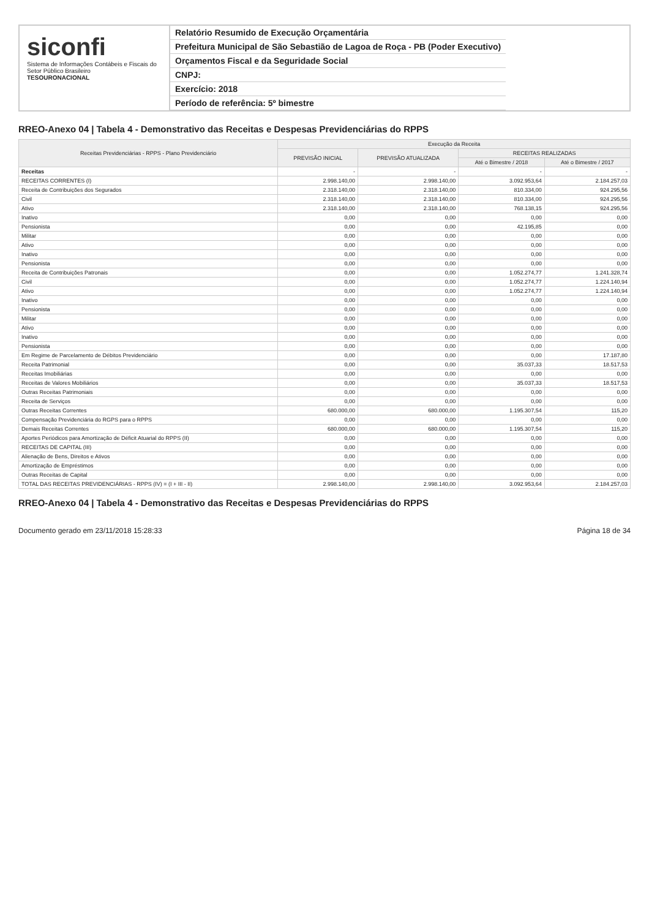siconfi
Sistema de Informações Contábeis e Fiscais do Setor Público Brasileiro
TESOURONACIONAL
Relatório Resumido de Execução Orçamentária
Prefeitura Municipal de São Sebastião de Lagoa de Roça - PB (Poder Executivo)
Orçamentos Fiscal e da Seguridade Social
CNPJ:
Exercício: 2018
Período de referência: 5º bimestre
RREO-Anexo 04 | Tabela 4 - Demonstrativo das Receitas e Despesas Previdenciárias do RPPS
| Receitas Previdenciárias - RPPS - Plano Previdenciário | Execução da Receita | | | |
| --- | --- | --- | --- | --- |
| | PREVISÃO INICIAL | PREVISÃO ATUALIZADA | RECEITAS REALIZADAS | |
| | | | Até o Bimestre / 2018 | Até o Bimestre / 2017 |
| Receitas | - | - | - | - |
| RECEITAS CORRENTES (I) | 2.998.140,00 | 2.998.140,00 | 3.092.953,64 | 2.184.257,03 |
| Receita de Contribuições dos Segurados | 2.318.140,00 | 2.318.140,00 | 810.334,00 | 924.295,56 |
| Civil | 2.318.140,00 | 2.318.140,00 | 810.334,00 | 924.295,56 |
| Ativo | 2.318.140,00 | 2.318.140,00 | 768.138,15 | 924.295,56 |
| Inativo | 0,00 | 0,00 | 0,00 | 0,00 |
| Pensionista | 0,00 | 0,00 | 42.195,85 | 0,00 |
| Militar | 0,00 | 0,00 | 0,00 | 0,00 |
| Ativo | 0,00 | 0,00 | 0,00 | 0,00 |
| Inativo | 0,00 | 0,00 | 0,00 | 0,00 |
| Pensionista | 0,00 | 0,00 | 0,00 | 0,00 |
| Receita de Contribuições Patronais | 0,00 | 0,00 | 1.052.274,77 | 1.241.328,74 |
| Civil | 0,00 | 0,00 | 1.052.274,77 | 1.224.140,94 |
| Ativo | 0,00 | 0,00 | 1.052.274,77 | 1.224.140,94 |
| Inativo | 0,00 | 0,00 | 0,00 | 0,00 |
| Pensionista | 0,00 | 0,00 | 0,00 | 0,00 |
| Militar | 0,00 | 0,00 | 0,00 | 0,00 |
| Ativo | 0,00 | 0,00 | 0,00 | 0,00 |
| Inativo | 0,00 | 0,00 | 0,00 | 0,00 |
| Pensionista | 0,00 | 0,00 | 0,00 | 0,00 |
| Em Regime de Parcelamento de Débitos Previdenciário | 0,00 | 0,00 | 0,00 | 17.187,80 |
| Receita Patrimonial | 0,00 | 0,00 | 35.037,33 | 18.517,53 |
| Receitas Imobiliárias | 0,00 | 0,00 | 0,00 | 0,00 |
| Receitas de Valores Mobiliários | 0,00 | 0,00 | 35.037,33 | 18.517,53 |
| Outras Receitas Patrimoniais | 0,00 | 0,00 | 0,00 | 0,00 |
| Receita de Serviços | 0,00 | 0,00 | 0,00 | 0,00 |
| Outras Receitas Correntes | 680.000,00 | 680.000,00 | 1.195.307,54 | 115,20 |
| Compensação Previdenciária do RGPS para o RPPS | 0,00 | 0,00 | 0,00 | 0,00 |
| Demais Receitas Correntes | 680.000,00 | 680.000,00 | 1.195.307,54 | 115,20 |
| Aportes Periódicos para Amortização de Déficit Atuarial do RPPS (II) | 0,00 | 0,00 | 0,00 | 0,00 |
| RECEITAS DE CAPITAL (III) | 0,00 | 0,00 | 0,00 | 0,00 |
| Alienação de Bens, Direitos e Ativos | 0,00 | 0,00 | 0,00 | 0,00 |
| Amortização de Empréstimos | 0,00 | 0,00 | 0,00 | 0,00 |
| Outras Receitas de Capital | 0,00 | 0,00 | 0,00 | 0,00 |
| TOTAL DAS RECEITAS PREVIDENCIÁRIAS - RPPS (IV) = (I + III - II) | 2.998.140,00 | 2.998.140,00 | 3.092.953,64 | 2.184.257,03 |
RREO-Anexo 04 | Tabela 4 - Demonstrativo das Receitas e Despesas Previdenciárias do RPPS
Documento gerado em 23/11/2018 15:28:33 Página 18 de 34